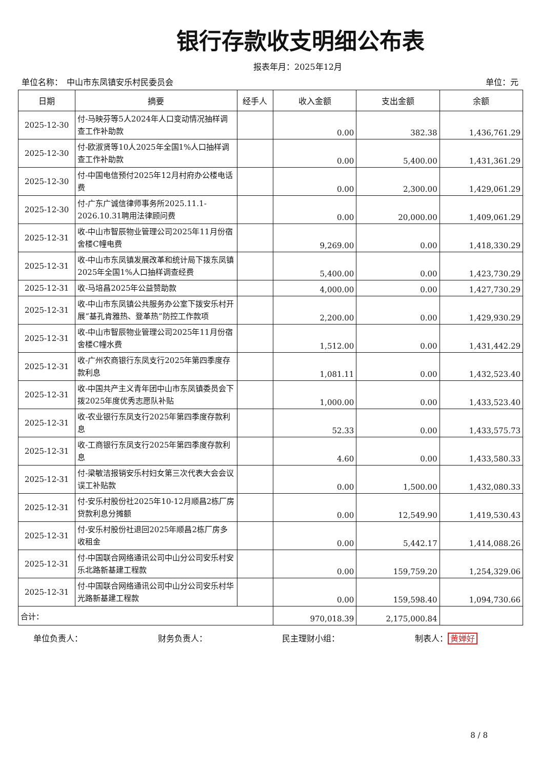银行存款收支明细公布表
报表年月：2025年12月
单位名称：　中山市东凤镇安乐村民委员会 单位：元
| 日期 | 摘要 | 经手人 | 收入金额 | 支出金额 | 余额 |
| --- | --- | --- | --- | --- | --- |
| 2025-12-30 | 付-马映芬等5人2024年人口变动情况抽样调查工作补助款 | | 0.00 | 382.38 | 1,436,761.29 |
| 2025-12-30 | 付-欧淑贤等10人2025年全国1%人口抽样调查工作补助款 | | 0.00 | 5,400.00 | 1,431,361.29 |
| 2025-12-30 | 付-中国电信预付2025年12月村府办公楼电话费 | | 0.00 | 2,300.00 | 1,429,061.29 |
| 2025-12-30 | 付-广东广诚信律师事务所2025.11.1-2026.10.31聘用法律顾问费 | | 0.00 | 20,000.00 | 1,409,061.29 |
| 2025-12-31 | 收-中山市智辰物业管理公司2025年11月份宿舍楼C幢电费 | | 9,269.00 | 0.00 | 1,418,330.29 |
| 2025-12-31 | 收-中山市东凤镇发展改革和统计局下拨东凤镇2025年全国1%人口抽样调查经费 | | 5,400.00 | 0.00 | 1,423,730.29 |
| 2025-12-31 | 收-马培昌2025年公益赞助款 | | 4,000.00 | 0.00 | 1,427,730.29 |
| 2025-12-31 | 收-中山市东凤镇公共服务办公室下拨安乐村开展“基孔肯雅热、登革热”防控工作款项 | | 2,200.00 | 0.00 | 1,429,930.29 |
| 2025-12-31 | 收-中山市智辰物业管理公司2025年11月份宿舍楼C幢水费 | | 1,512.00 | 0.00 | 1,431,442.29 |
| 2025-12-31 | 收-广州农商银行东凤支行2025年第四季度存款利息 | | 1,081.11 | 0.00 | 1,432,523.40 |
| 2025-12-31 | 收-中国共产主义青年团中山市东凤镇委员会下拨2025年度优秀志愿队补贴 | | 1,000.00 | 0.00 | 1,433,523.40 |
| 2025-12-31 | 收-农业银行东凤支行2025年第四季度存款利息 | | 52.33 | 0.00 | 1,433,575.73 |
| 2025-12-31 | 收-工商银行东凤支行2025年第四季度存款利息 | | 4.60 | 0.00 | 1,433,580.33 |
| 2025-12-31 | 付-梁敏洁报销安乐村妇女第三次代表大会会议误工补贴款 | | 0.00 | 1,500.00 | 1,432,080.33 |
| 2025-12-31 | 付-安乐村股份社2025年10-12月顺昌2栋厂房贷款利息分摊额 | | 0.00 | 12,549.90 | 1,419,530.43 |
| 2025-12-31 | 付-安乐村股份社退回2025年顺昌2栋厂房多收租金 | | 0.00 | 5,442.17 | 1,414,088.26 |
| 2025-12-31 | 付-中国联合网络通讯公司中山分公司安乐村安乐北路新基建工程款 | | 0.00 | 159,759.20 | 1,254,329.06 |
| 2025-12-31 | 付-中国联合网络通讯公司中山分公司安乐村华光路新基建工程款 | | 0.00 | 159,598.40 | 1,094,730.66 |
| 合计： | | | 970,018.39 | 2,175,000.84 | |
单位负责人： 财务负责人： 民主理财小组： 制表人： 黄婵好
8 / 8